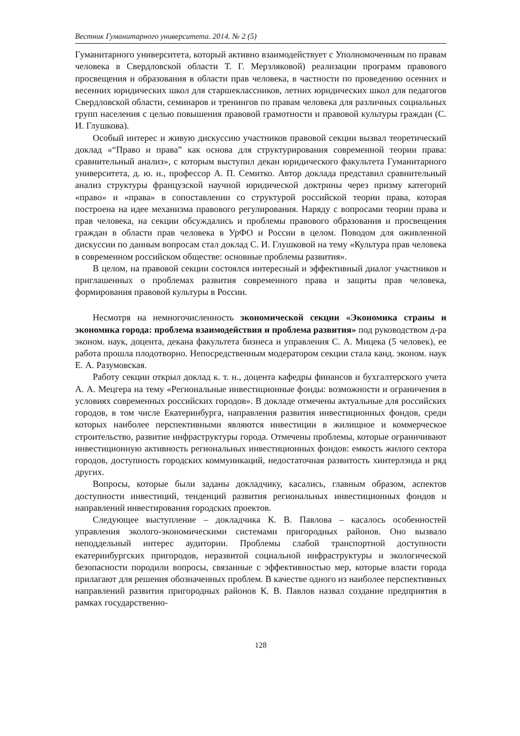Вестник Гуманитарного университета. 2014. № 2 (5)
Гуманитарного университета, который активно взаимодействует с Уполномоченным по правам человека в Свердловской области Т. Г. Мерзляковой) реализации программ правового просвещения и образования в области прав человека, в частности по проведению осенних и весенних юридических школ для старшеклассников, летних юридических школ для педагогов Свердловской области, семинаров и тренингов по правам человека для различных социальных групп населения с целью повышения правовой грамотности и правовой культуры граждан (С. И. Глушкова).
Особый интерес и живую дискуссию участников правовой секции вызвал теоретический доклад «“Право и права” как основа для структурирования современной теории права: сравнительный анализ», с которым выступил декан юридического факультета Гуманитарного университета, д. ю. н., профессор А. П. Семитко. Автор доклада представил сравнительный анализ структуры французской научной юридической доктрины через призму категорий «право» и «права» в сопоставлении со структурой российской теории права, которая построена на идее механизма правового регулирования. Наряду с вопросами теории права и прав человека, на секции обсуждались и проблемы правового образования и просвещения граждан в области прав человека в УрФО и России в целом. Поводом для оживленной дискуссии по данным вопросам стал доклад С. И. Глушковой на тему «Культура прав человека в современном российском обществе: основные проблемы развития».
В целом, на правовой секции состоялся интересный и эффективный диалог участников и приглашенных о проблемах развития современного права и защиты прав человека, формирования правовой культуры в России.
Несмотря на немногочисленность экономической секции «Экономика страны и экономика города: проблема взаимодействия и проблема развития» под руководством д-ра эконом. наук, доцента, декана факультета бизнеса и управления С. А. Мицека (5 человек), ее работа прошла плодотворно. Непосредственным модератором секции стала канд. эконом. наук Е. А. Разумовская.
Работу секции открыл доклад к. т. н., доцента кафедры финансов и бухгалтерского учета А. А. Мецгера на тему «Региональные инвестиционные фонды: возможности и ограничения в условиях современных российских городов». В докладе отмечены актуальные для российских городов, в том числе Екатеринбурга, направления развития инвестиционных фондов, среди которых наиболее перспективными являются инвестиции в жилищное и коммерческое строительство, развитие инфраструктуры города. Отмечены проблемы, которые ограничивают инвестиционную активность региональных инвестиционных фондов: емкость жилого сектора городов, доступность городских коммуникаций, недостаточная развитость хинтерлэнда и ряд других.
Вопросы, которые были заданы докладчику, касались, главным образом, аспектов доступности инвестиций, тенденций развития региональных инвестиционных фондов и направлений инвестирования городских проектов.
Следующее выступление – докладчика К. В. Павлова – касалось особенностей управления эколого-экономическими системами пригородных районов. Оно вызвало неподдельный интерес аудитории. Проблемы слабой транспортной доступности екатеринбургских пригородов, неразвитой социальной инфраструктуры и экологической безопасности породили вопросы, связанные с эффективностью мер, которые власти города прилагают для решения обозначенных проблем. В качестве одного из наиболее перспективных направлений развития пригородных районов К. В. Павлов назвал создание предприятия в рамках государственно-
128